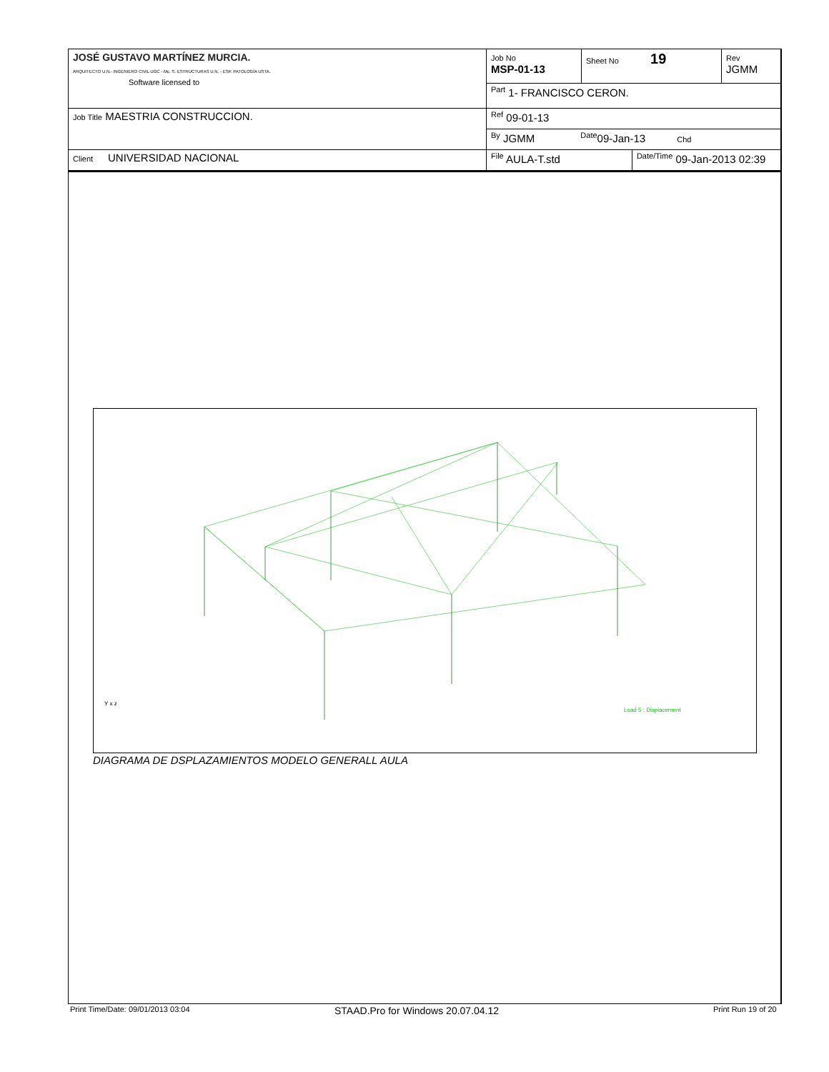| JOSÉ GUSTAVO MARTÍNEZ MURCIA. ARQUITECTO U.N.- INGENIERO CIVIL UGC - Mc. S. ESTRUCTURAS U.N. - ESP. PATOLOGÍA USTA. Software licensed to | Job No MSP-01-13 | Sheet No 19 | | Rev JGMM |
| | <sup>Part</sup> 1- FRANCISCO CERON. | | | |
| Job Title MAESTRIA CONSTRUCCION. | <sup>Ref</sup> 09-01-13 | | | |
| | <sup>By</sup> JGMM <sup>Date</sup>09-Jan-13 Chd | | | |
| Client UNIVERSIDAD NACIONAL | <sup>File</sup> AULA-T.std | | <sup>Date/Time</sup> 09-Jan-2013 02:39 | |
Load 5 : Displacement
Y x z
DIAGRAMA DE DSPLAZAMIENTOS MODELO GENERALL AULA
Print Time/Date: 09/01/2013 03:04
STAAD.Pro for Windows 20.07.04.12
Print Run 19 of 20